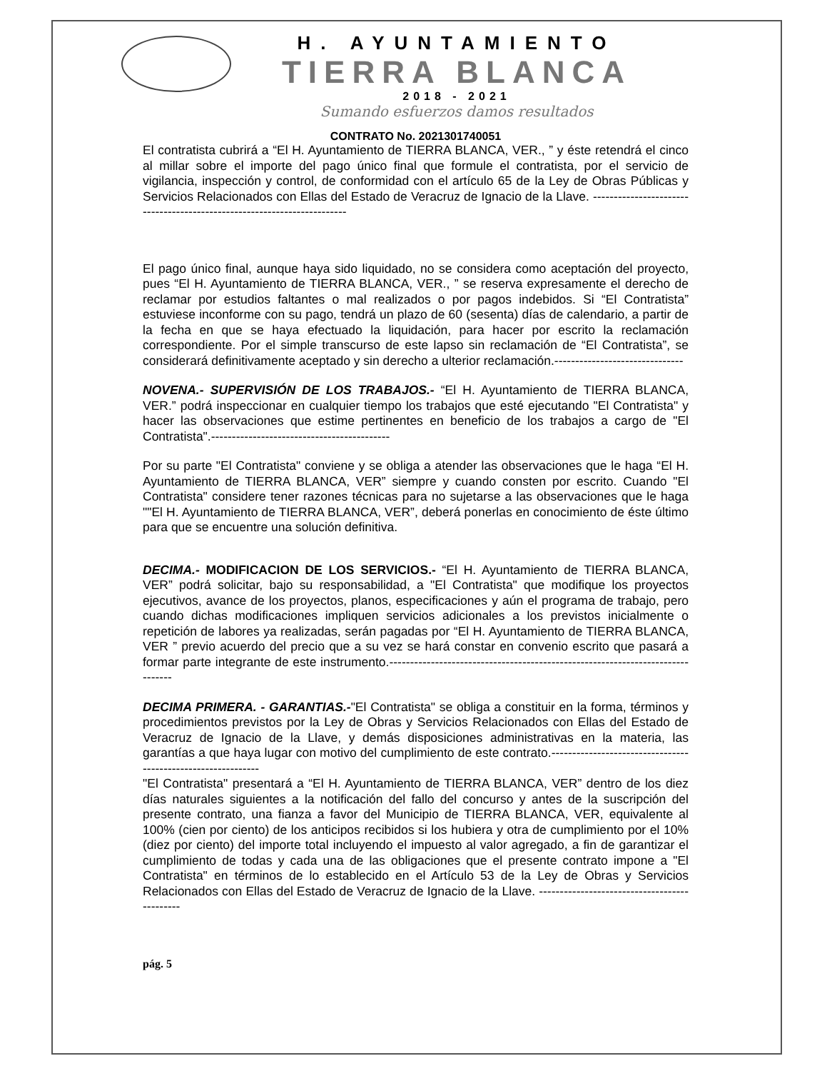H. AYUNTAMIENTO
TIERRA BLANCA
2018 - 2021
Sumando esfuerzos damos resultados
CONTRATO No. 2021301740051
El contratista cubrirá a “El H. Ayuntamiento de TIERRA BLANCA, VER., ” y éste retendrá el cinco al millar sobre el importe del pago único final que formule el contratista, por el servicio de vigilancia, inspección y control, de conformidad con el artículo 65 de la Ley de Obras Públicas y Servicios Relacionados con Ellas del Estado de Veracruz de Ignacio de la Llave. ------------------------------------------------------------------------
El pago único final, aunque haya sido liquidado, no se considera como aceptación del proyecto, pues “El H. Ayuntamiento de TIERRA BLANCA, VER., ” se reserva expresamente el derecho de reclamar por estudios faltantes o mal realizados o por pagos indebidos. Si “El Contratista” estuviese inconforme con su pago, tendrá un plazo de 60 (sesenta) días de calendario, a partir de la fecha en que se haya efectuado la liquidación, para hacer por escrito la reclamación correspondiente. Por el simple transcurso de este lapso sin reclamación de “El Contratista”, se considerará definitivamente aceptado y sin derecho a ulterior reclamación.-------------------------------
NOVENA.- SUPERVISIÓN DE LOS TRABAJOS.- “El H. Ayuntamiento de TIERRA BLANCA, VER.” podrá inspeccionar en cualquier tiempo los trabajos que esté ejecutando "El Contratista" y hacer las observaciones que estime pertinentes en beneficio de los trabajos a cargo de "El Contratista".-------------------------------------------
Por su parte "El Contratista" conviene y se obliga a atender las observaciones que le haga “El H. Ayuntamiento de TIERRA BLANCA, VER” siempre y cuando consten por escrito. Cuando "El Contratista" considere tener razones técnicas para no sujetarse a las observaciones que le haga ""El H. Ayuntamiento de TIERRA BLANCA, VER”, deberá ponerlas en conocimiento de éste último para que se encuentre una solución definitiva.
DECIMA.- MODIFICACION DE LOS SERVICIOS.- “El H. Ayuntamiento de TIERRA BLANCA, VER” podrá solicitar, bajo su responsabilidad, a "El Contratista" que modifique los proyectos ejecutivos, avance de los proyectos, planos, especificaciones y aún el programa de trabajo, pero cuando dichas modificaciones impliquen servicios adicionales a los previstos inicialmente o repetición de labores ya realizadas, serán pagadas por “El H. Ayuntamiento de TIERRA BLANCA, VER ” previo acuerdo del precio que a su vez se hará constar en convenio escrito que pasará a formar parte integrante de este instrumento.-------------------------------------------------------------------------------
DECIMA PRIMERA. - GARANTIAS.-"El Contratista" se obliga a constituir en la forma, términos y procedimientos previstos por la Ley de Obras y Servicios Relacionados con Ellas del Estado de Veracruz de Ignacio de la Llave, y demás disposiciones administrativas en la materia, las garantías a que haya lugar con motivo del cumplimiento de este contrato.-------------------------------------------------------------
"El Contratista" presentará a “El H. Ayuntamiento de TIERRA BLANCA, VER” dentro de los diez días naturales siguientes a la notificación del fallo del concurso y antes de la suscripción del presente contrato, una fianza a favor del Municipio de TIERRA BLANCA, VER, equivalente al 100% (cien por ciento) de los anticipos recibidos si los hubiera y otra de cumplimiento por el 10% (diez por ciento) del importe total incluyendo el impuesto al valor agregado, a fin de garantizar el cumplimiento de todas y cada una de las obligaciones que el presente contrato impone a "El Contratista" en términos de lo establecido en el Artículo 53 de la Ley de Obras y Servicios Relacionados con Ellas del Estado de Veracruz de Ignacio de la Llave. ---------------------------------------------
pág. 5